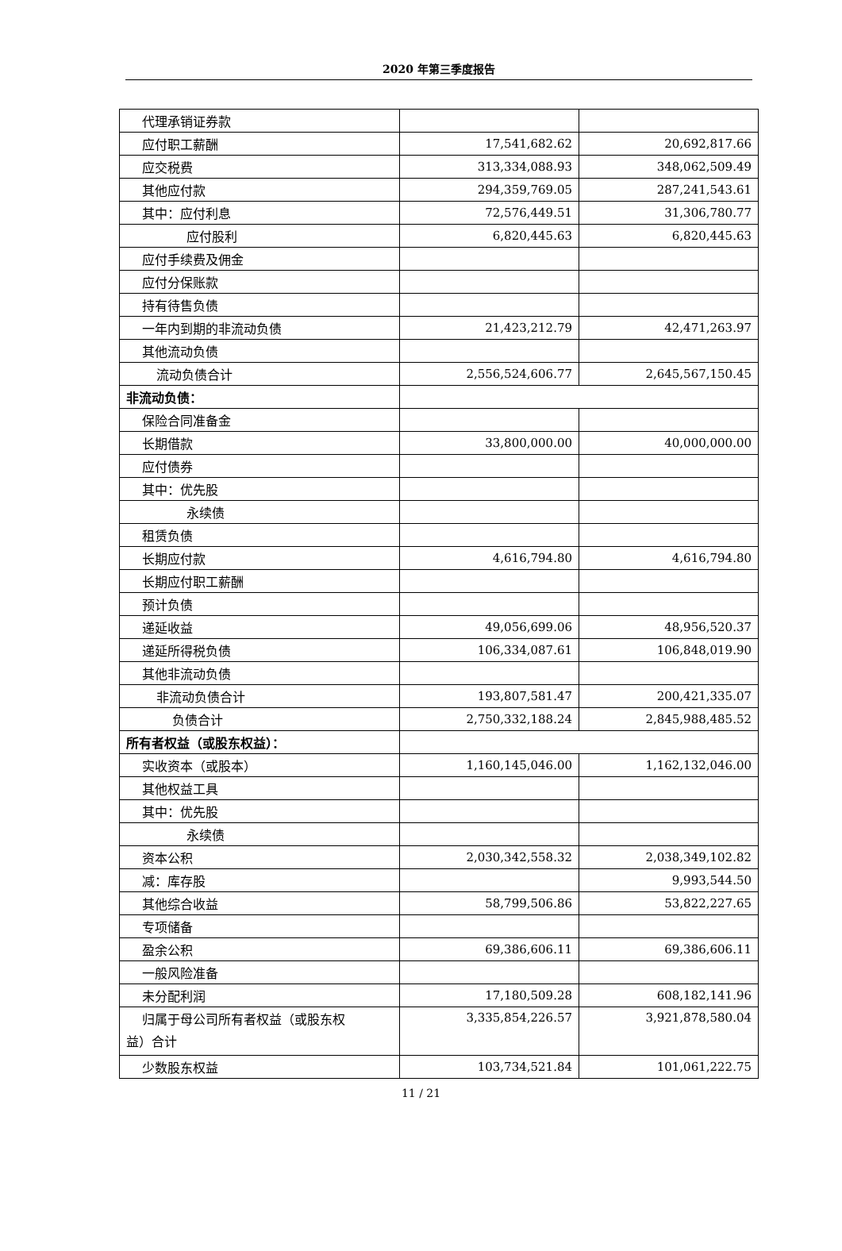2020 年第三季度报告
| 代理承销证券款 | | |
| 应付职工薪酬 | 17,541,682.62 | 20,692,817.66 |
| 应交税费 | 313,334,088.93 | 348,062,509.49 |
| 其他应付款 | 294,359,769.05 | 287,241,543.61 |
| 其中：应付利息 | 72,576,449.51 | 31,306,780.77 |
| 应付股利 | 6,820,445.63 | 6,820,445.63 |
| 应付手续费及佣金 | | |
| 应付分保账款 | | |
| 持有待售负债 | | |
| 一年内到期的非流动负债 | 21,423,212.79 | 42,471,263.97 |
| 其他流动负债 | | |
| 流动负债合计 | 2,556,524,606.77 | 2,645,567,150.45 |
| 非流动负债： | | |
| 保险合同准备金 | | |
| 长期借款 | 33,800,000.00 | 40,000,000.00 |
| 应付债券 | | |
| 其中：优先股 | | |
| 永续债 | | |
| 租赁负债 | | |
| 长期应付款 | 4,616,794.80 | 4,616,794.80 |
| 长期应付职工薪酬 | | |
| 预计负债 | | |
| 递延收益 | 49,056,699.06 | 48,956,520.37 |
| 递延所得税负债 | 106,334,087.61 | 106,848,019.90 |
| 其他非流动负债 | | |
| 非流动负债合计 | 193,807,581.47 | 200,421,335.07 |
| 负债合计 | 2,750,332,188.24 | 2,845,988,485.52 |
| 所有者权益（或股东权益）： | | |
| 实收资本（或股本） | 1,160,145,046.00 | 1,162,132,046.00 |
| 其他权益工具 | | |
| 其中：优先股 | | |
| 永续债 | | |
| 资本公积 | 2,030,342,558.32 | 2,038,349,102.82 |
| 减：库存股 | | 9,993,544.50 |
| 其他综合收益 | 58,799,506.86 | 53,822,227.65 |
| 专项储备 | | |
| 盈余公积 | 69,386,606.11 | 69,386,606.11 |
| 一般风险准备 | | |
| 未分配利润 | 17,180,509.28 | 608,182,141.96 |
| 归属于母公司所有者权益（或股东权 益）合计 | 3,335,854,226.57 | 3,921,878,580.04 |
| 少数股东权益 | 103,734,521.84 | 101,061,222.75 |
11 / 21